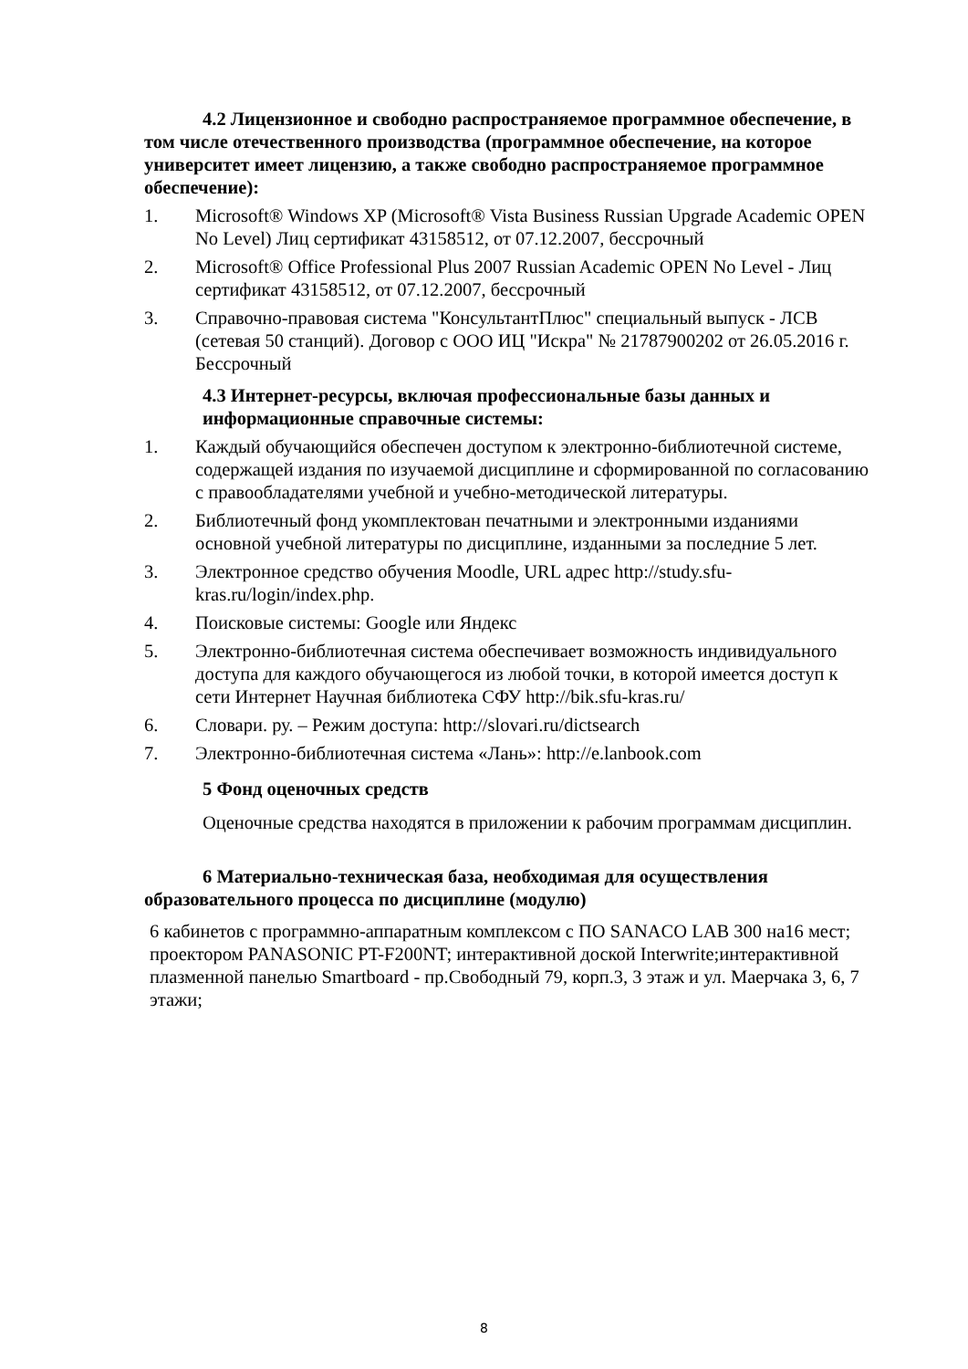4.2 Лицензионное и свободно распространяемое программное обеспечение, в том числе отечественного производства (программное обеспечение, на которое университет имеет лицензию, а также свободно распространяемое программное обеспечение):
1. Microsoft® Windows XP (Microsoft® Vista Business Russian Upgrade Academic OPEN No Level) Лиц сертификат 43158512, от 07.12.2007, бессрочный
2. Microsoft® Office Professional Plus 2007 Russian Academic OPEN No Level - Лиц сертификат 43158512, от 07.12.2007, бессрочный
3. Справочно-правовая система "КонсультантПлюс" специальный выпуск - ЛСВ (сетевая 50 станций). Договор с ООО ИЦ "Искра" № 21787900202 от 26.05.2016 г. Бессрочный
4.3 Интернет-ресурсы, включая профессиональные базы данных и информационные справочные системы:
1. Каждый обучающийся обеспечен доступом к электронно-библиотечной системе, содержащей издания по изучаемой дисциплине и сформированной по согласованию с правообладателями учебной и учебно-методической литературы.
2. Библиотечный фонд укомплектован печатными и электронными изданиями основной учебной литературы по дисциплине, изданными за последние 5 лет.
3. Электронное средство обучения Moodle, URL адрес http://study.sfu-kras.ru/login/index.php.
4. Поисковые системы: Google или Яндекс
5. Электронно-библиотечная система обеспечивает возможность индивидуального доступа для каждого обучающегося из любой точки, в которой имеется доступ к сети Интернет Научная библиотека СФУ http://bik.sfu-kras.ru/
6. Словари. ру. – Режим доступа: http://slovari.ru/dictsearch
7. Электронно-библиотечная система «Лань»: http://e.lanbook.com
5 Фонд оценочных средств
Оценочные средства находятся в приложении к рабочим программам дисциплин.
6 Материально-техническая база, необходимая для осуществления образовательного процесса по дисциплине (модулю)
6 кабинетов с программно-аппаратным комплексом с ПО SANACO LAB 300 на16 мест; проектором PANASONIC PT-F200NT; интерактивной доской Interwrite;интерактивной плазменной панелью Smartboard - пр.Свободный 79, корп.3, 3 этаж и ул. Маерчака 3, 6, 7 этажи;
8